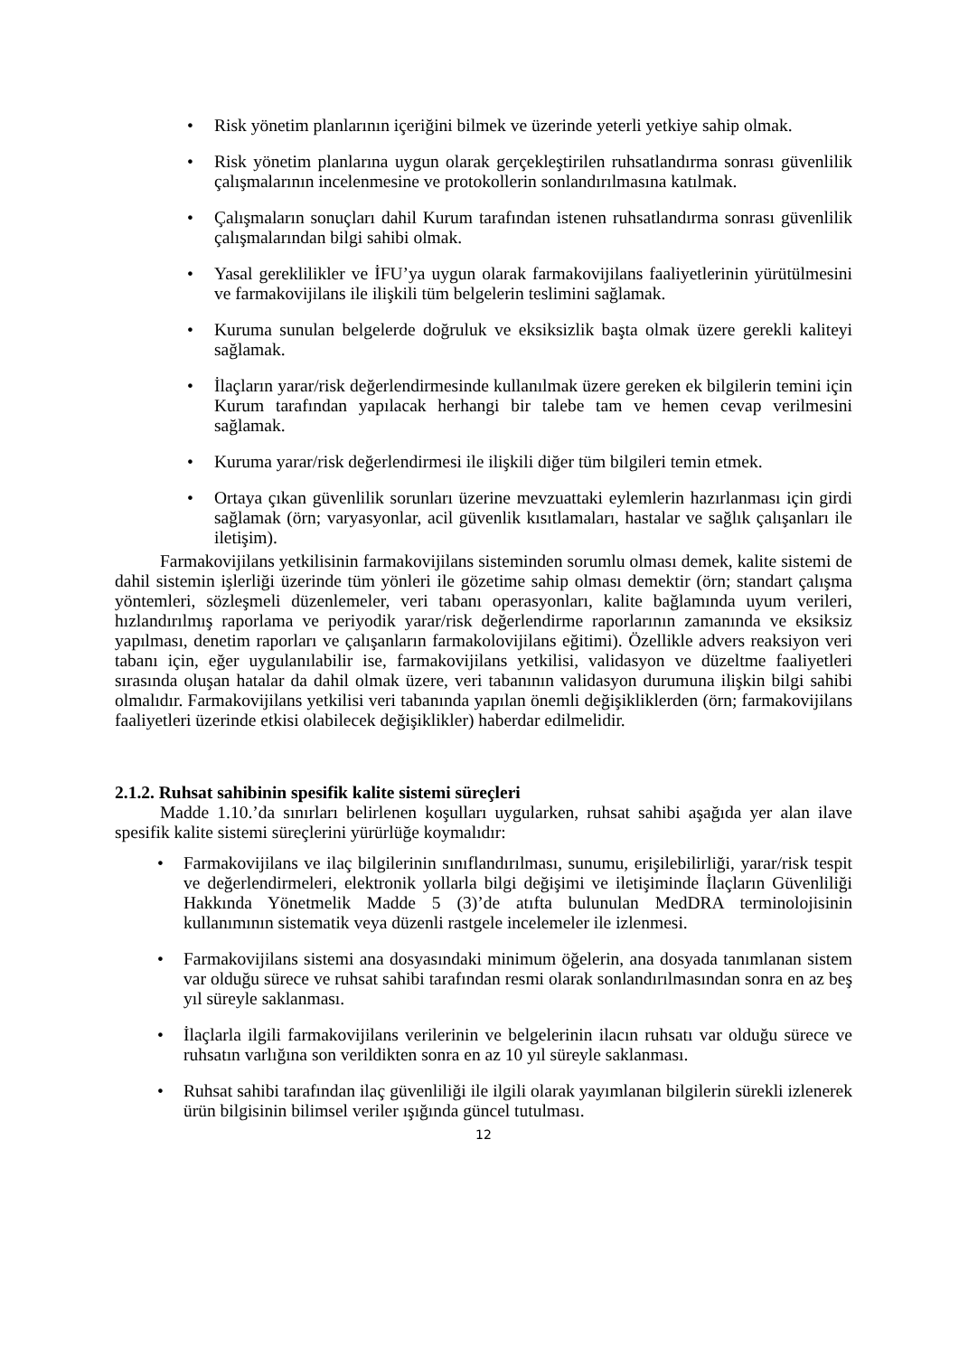• Risk yönetim planlarının içeriğini bilmek ve üzerinde yeterli yetkiye sahip olmak.
• Risk yönetim planlarına uygun olarak gerçekleştirilen ruhsatlandırma sonrası güvenlilik çalışmalarının incelenmesine ve protokollerin sonlandırılmasına katılmak.
• Çalışmaların sonuçları dahil Kurum tarafından istenen ruhsatlandırma sonrası güvenlilik çalışmalarından bilgi sahibi olmak.
• Yasal gereklilikler ve İFU’ya uygun olarak farmakovijilans faaliyetlerinin yürütülmesini ve farmakovijilans ile ilişkili tüm belgelerin teslimini sağlamak.
• Kuruma sunulan belgelerde doğruluk ve eksiksizlik başta olmak üzere gerekli kaliteyi sağlamak.
• İlaçların yarar/risk değerlendirmesinde kullanılmak üzere gereken ek bilgilerin temini için Kurum tarafından yapılacak herhangi bir talebe tam ve hemen cevap verilmesini sağlamak.
• Kuruma yarar/risk değerlendirmesi ile ilişkili diğer tüm bilgileri temin etmek.
• Ortaya çıkan güvenlilik sorunları üzerine mevzuattaki eylemlerin hazırlanması için girdi sağlamak (örn; varyasyonlar, acil güvenlik kısıtlamaları, hastalar ve sağlık çalışanları ile iletişim).
Farmakovijilans yetkilisinin farmakovijilans sisteminden sorumlu olması demek, kalite sistemi de dahil sistemin işlerliği üzerinde tüm yönleri ile gözetime sahip olması demektir (örn; standart çalışma yöntemleri, sözleşmeli düzenlemeler, veri tabanı operasyonları, kalite bağlamında uyum verileri, hızlandırılmış raporlama ve periyodik yarar/risk değerlendirme raporlarının zamanında ve eksiksiz yapılması, denetim raporları ve çalışanların farmakolovijilans eğitimi). Özellikle advers reaksiyon veri tabanı için, eğer uygulanılabilir ise, farmakovijilans yetkilisi, validasyon ve düzeltme faaliyetleri sırasında oluşan hatalar da dahil olmak üzere, veri tabanının validasyon durumuna ilişkin bilgi sahibi olmalıdır. Farmakovijilans yetkilisi veri tabanında yapılan önemli değişikliklerden (örn; farmakovijilans faaliyetleri üzerinde etkisi olabilecek değişiklikler) haberdar edilmelidir.
2.1.2. Ruhsat sahibinin spesifik kalite sistemi süreçleri
Madde 1.10.’da sınırları belirlenen koşulları uygularken, ruhsat sahibi aşağıda yer alan ilave spesifik kalite sistemi süreçlerini yürürlüğe koymalıdır:
• Farmakovijilans ve ilaç bilgilerinin sınıflandırılması, sunumu, erişilebilirliği, yarar/risk tespit ve değerlendirmeleri, elektronik yollarla bilgi değişimi ve iletişiminde İlaçların Güvenliliği Hakkında Yönetmelik Madde 5 (3)’de atıfta bulunulan MedDRA terminolojisinin kullanımının sistematik veya düzenli rastgele incelemeler ile izlenmesi.
• Farmakovijilans sistemi ana dosyasındaki minimum öğelerin, ana dosyada tanımlanan sistem var olduğu sürece ve ruhsat sahibi tarafından resmi olarak sonlandırılmasından sonra en az beş yıl süreyle saklanması.
• İlaçlarla ilgili farmakovijilans verilerinin ve belgelerinin ilacın ruhsatı var olduğu sürece ve ruhsatın varlığına son verildikten sonra en az 10 yıl süreyle saklanması.
• Ruhsat sahibi tarafından ilaç güvenliliği ile ilgili olarak yayımlanan bilgilerin sürekli izlenerek ürün bilgisinin bilimsel veriler ışığında güncel tutulması.
12